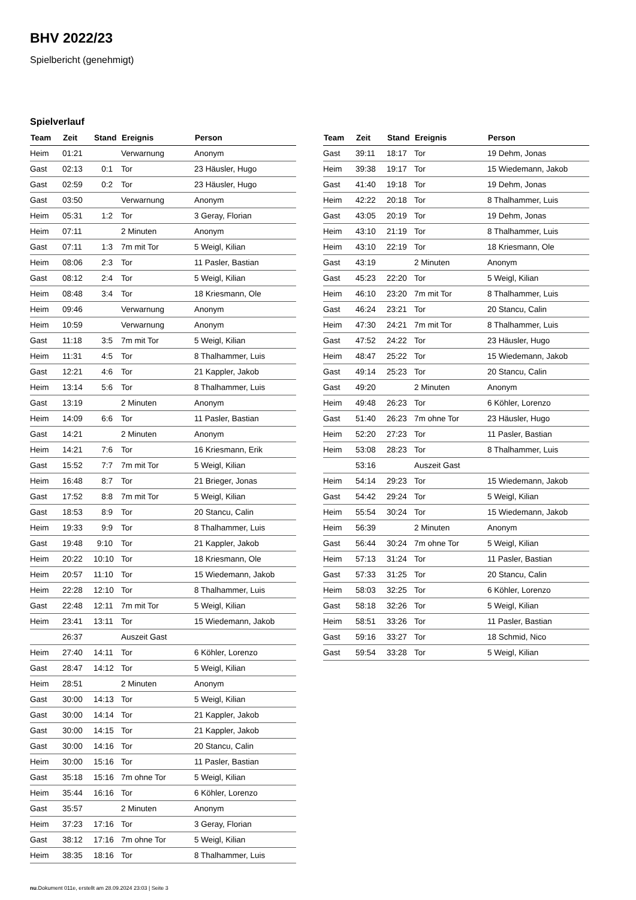BHV 2022/23
Spielbericht (genehmigt)
Spielverlauf
| Team | Zeit | Stand | Ereignis | Person |
| --- | --- | --- | --- | --- |
| Heim | 01:21 | | Verwarnung | Anonym |
| Gast | 02:13 | 0:1 | Tor | 23 Häusler, Hugo |
| Gast | 02:59 | 0:2 | Tor | 23 Häusler, Hugo |
| Gast | 03:50 | | Verwarnung | Anonym |
| Heim | 05:31 | 1:2 | Tor | 3 Geray, Florian |
| Heim | 07:11 | | 2 Minuten | Anonym |
| Gast | 07:11 | 1:3 | 7m mit Tor | 5 Weigl, Kilian |
| Heim | 08:06 | 2:3 | Tor | 11 Pasler, Bastian |
| Gast | 08:12 | 2:4 | Tor | 5 Weigl, Kilian |
| Heim | 08:48 | 3:4 | Tor | 18 Kriesmann, Ole |
| Heim | 09:46 | | Verwarnung | Anonym |
| Heim | 10:59 | | Verwarnung | Anonym |
| Gast | 11:18 | 3:5 | 7m mit Tor | 5 Weigl, Kilian |
| Heim | 11:31 | 4:5 | Tor | 8 Thalhammer, Luis |
| Gast | 12:21 | 4:6 | Tor | 21 Kappler, Jakob |
| Heim | 13:14 | 5:6 | Tor | 8 Thalhammer, Luis |
| Gast | 13:19 | | 2 Minuten | Anonym |
| Heim | 14:09 | 6:6 | Tor | 11 Pasler, Bastian |
| Gast | 14:21 | | 2 Minuten | Anonym |
| Heim | 14:21 | 7:6 | Tor | 16 Kriesmann, Erik |
| Gast | 15:52 | 7:7 | 7m mit Tor | 5 Weigl, Kilian |
| Heim | 16:48 | 8:7 | Tor | 21 Brieger, Jonas |
| Gast | 17:52 | 8:8 | 7m mit Tor | 5 Weigl, Kilian |
| Gast | 18:53 | 8:9 | Tor | 20 Stancu, Calin |
| Heim | 19:33 | 9:9 | Tor | 8 Thalhammer, Luis |
| Gast | 19:48 | 9:10 | Tor | 21 Kappler, Jakob |
| Heim | 20:22 | 10:10 | Tor | 18 Kriesmann, Ole |
| Heim | 20:57 | 11:10 | Tor | 15 Wiedemann, Jakob |
| Heim | 22:28 | 12:10 | Tor | 8 Thalhammer, Luis |
| Gast | 22:48 | 12:11 | 7m mit Tor | 5 Weigl, Kilian |
| Heim | 23:41 | 13:11 | Tor | 15 Wiedemann, Jakob |
| | 26:37 | | Auszeit Gast | |
| Heim | 27:40 | 14:11 | Tor | 6 Köhler, Lorenzo |
| Gast | 28:47 | 14:12 | Tor | 5 Weigl, Kilian |
| Heim | 28:51 | | 2 Minuten | Anonym |
| Gast | 30:00 | 14:13 | Tor | 5 Weigl, Kilian |
| Gast | 30:00 | 14:14 | Tor | 21 Kappler, Jakob |
| Gast | 30:00 | 14:15 | Tor | 21 Kappler, Jakob |
| Gast | 30:00 | 14:16 | Tor | 20 Stancu, Calin |
| Heim | 30:00 | 15:16 | Tor | 11 Pasler, Bastian |
| Gast | 35:18 | 15:16 | 7m ohne Tor | 5 Weigl, Kilian |
| Heim | 35:44 | 16:16 | Tor | 6 Köhler, Lorenzo |
| Gast | 35:57 | | 2 Minuten | Anonym |
| Heim | 37:23 | 17:16 | Tor | 3 Geray, Florian |
| Gast | 38:12 | 17:16 | 7m ohne Tor | 5 Weigl, Kilian |
| Heim | 38:35 | 18:16 | Tor | 8 Thalhammer, Luis |
| Team | Zeit | Stand | Ereignis | Person |
| --- | --- | --- | --- | --- |
| Gast | 39:11 | 18:17 | Tor | 19 Dehm, Jonas |
| Heim | 39:38 | 19:17 | Tor | 15 Wiedemann, Jakob |
| Gast | 41:40 | 19:18 | Tor | 19 Dehm, Jonas |
| Heim | 42:22 | 20:18 | Tor | 8 Thalhammer, Luis |
| Gast | 43:05 | 20:19 | Tor | 19 Dehm, Jonas |
| Heim | 43:10 | 21:19 | Tor | 8 Thalhammer, Luis |
| Heim | 43:10 | 22:19 | Tor | 18 Kriesmann, Ole |
| Gast | 43:19 | | 2 Minuten | Anonym |
| Gast | 45:23 | 22:20 | Tor | 5 Weigl, Kilian |
| Heim | 46:10 | 23:20 | 7m mit Tor | 8 Thalhammer, Luis |
| Gast | 46:24 | 23:21 | Tor | 20 Stancu, Calin |
| Heim | 47:30 | 24:21 | 7m mit Tor | 8 Thalhammer, Luis |
| Gast | 47:52 | 24:22 | Tor | 23 Häusler, Hugo |
| Heim | 48:47 | 25:22 | Tor | 15 Wiedemann, Jakob |
| Gast | 49:14 | 25:23 | Tor | 20 Stancu, Calin |
| Gast | 49:20 | | 2 Minuten | Anonym |
| Heim | 49:48 | 26:23 | Tor | 6 Köhler, Lorenzo |
| Gast | 51:40 | 26:23 | 7m ohne Tor | 23 Häusler, Hugo |
| Heim | 52:20 | 27:23 | Tor | 11 Pasler, Bastian |
| Heim | 53:08 | 28:23 | Tor | 8 Thalhammer, Luis |
| | 53:16 | | Auszeit Gast | |
| Heim | 54:14 | 29:23 | Tor | 15 Wiedemann, Jakob |
| Gast | 54:42 | 29:24 | Tor | 5 Weigl, Kilian |
| Heim | 55:54 | 30:24 | Tor | 15 Wiedemann, Jakob |
| Heim | 56:39 | | 2 Minuten | Anonym |
| Gast | 56:44 | 30:24 | 7m ohne Tor | 5 Weigl, Kilian |
| Heim | 57:13 | 31:24 | Tor | 11 Pasler, Bastian |
| Gast | 57:33 | 31:25 | Tor | 20 Stancu, Calin |
| Heim | 58:03 | 32:25 | Tor | 6 Köhler, Lorenzo |
| Gast | 58:18 | 32:26 | Tor | 5 Weigl, Kilian |
| Heim | 58:51 | 33:26 | Tor | 11 Pasler, Bastian |
| Gast | 59:16 | 33:27 | Tor | 18 Schmid, Nico |
| Gast | 59:54 | 33:28 | Tor | 5 Weigl, Kilian |
nu.Dokument 011e, erstellt am 28.09.2024 23:03 | Seite 3